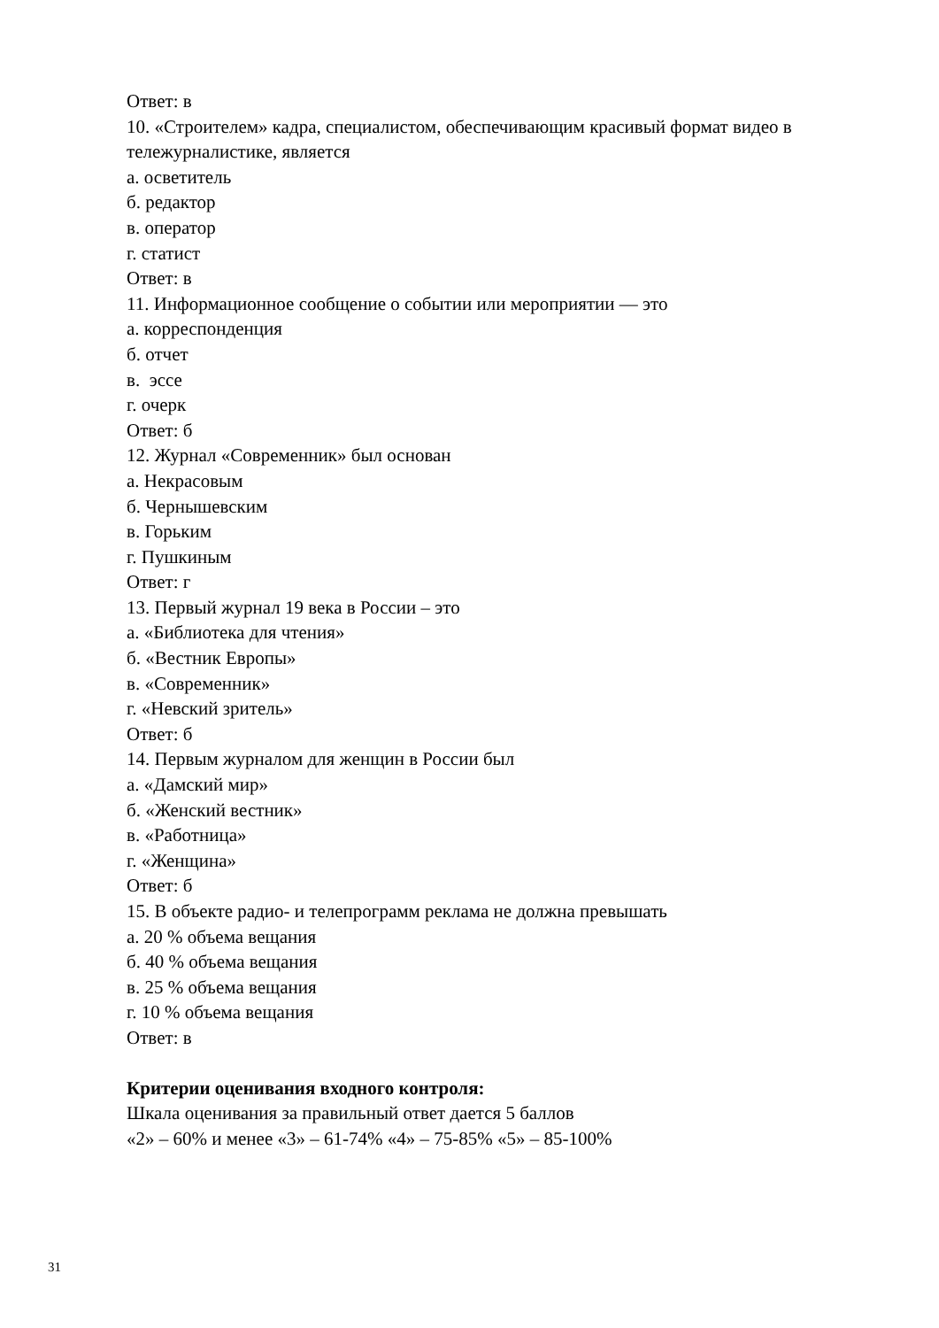Ответ: в
10. «Строителем» кадра, специалистом, обеспечивающим красивый формат видео в
тележурналистике, является
а. осветитель
б. редактор
в. оператор
г. статист
Ответ: в
11. Информационное сообщение о событии или мероприятии — это
а. корреспонденция
б. отчет
в. эссе
г. очерк
Ответ: б
12. Журнал «Современник» был основан
а. Некрасовым
б. Чернышевским
в. Горьким
г. Пушкиным
Ответ: г
13. Первый журнал 19 века в России – это
а. «Библиотека для чтения»
б. «Вестник Европы»
в. «Современник»
г. «Невский зритель»
Ответ: б
14. Первым журналом для женщин в России был
а. «Дамский мир»
б. «Женский вестник»
в. «Работница»
г. «Женщина»
Ответ: б
15. В объекте радио- и телепрограмм реклама не должна превышать
а. 20 % объема вещания
б. 40 % объема вещания
в. 25 % объема вещания
г. 10 % объема вещания
Ответ: в
Критерии оценивания входного контроля:
Шкала оценивания за правильный ответ дается 5 баллов
«2» – 60% и менее «3» – 61-74% «4» – 75-85% «5» – 85-100%
31